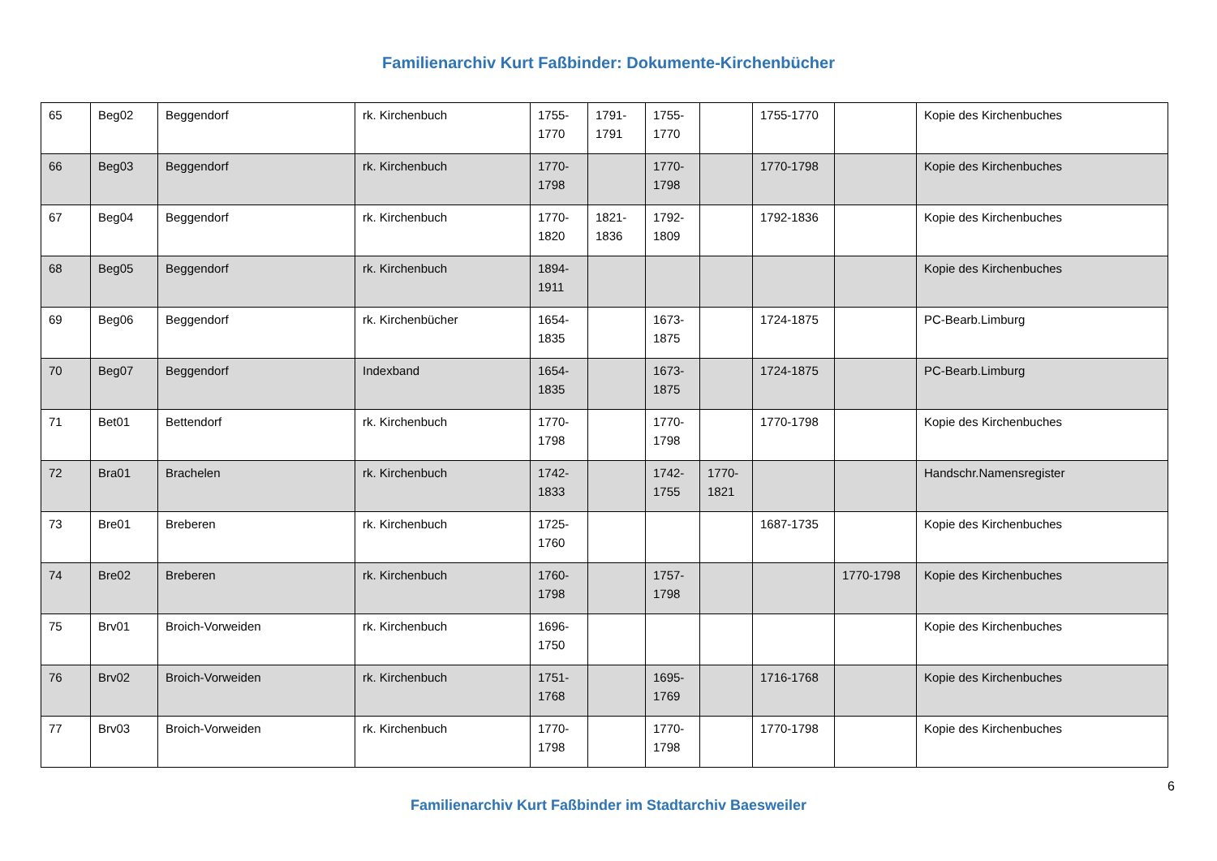Familienarchiv Kurt Faßbinder: Dokumente-Kirchenbücher
| 65 | Beg02 | Beggendorf | rk. Kirchenbuch | 1755-1770 | 1791-1791 | 1755-1770 | | 1755-1770 | | Kopie des Kirchenbuches |
| 66 | Beg03 | Beggendorf | rk. Kirchenbuch | 1770-1798 | | 1770-1798 | | 1770-1798 | | Kopie des Kirchenbuches |
| 67 | Beg04 | Beggendorf | rk. Kirchenbuch | 1770-1820 | 1821-1836 | 1792-1809 | | 1792-1836 | | Kopie des Kirchenbuches |
| 68 | Beg05 | Beggendorf | rk. Kirchenbuch | 1894-1911 | | | | | | Kopie des Kirchenbuches |
| 69 | Beg06 | Beggendorf | rk. Kirchenbücher | 1654-1835 | | 1673-1875 | | 1724-1875 | | PC-Bearb.Limburg |
| 70 | Beg07 | Beggendorf | Indexband | 1654-1835 | | 1673-1875 | | 1724-1875 | | PC-Bearb.Limburg |
| 71 | Bet01 | Bettendorf | rk. Kirchenbuch | 1770-1798 | | 1770-1798 | | 1770-1798 | | Kopie des Kirchenbuches |
| 72 | Bra01 | Brachelen | rk. Kirchenbuch | 1742-1833 | | 1742-1755 | 1770-1821 | | | Handschr.Namensregister |
| 73 | Bre01 | Breberen | rk. Kirchenbuch | 1725-1760 | | | | 1687-1735 | | Kopie des Kirchenbuches |
| 74 | Bre02 | Breberen | rk. Kirchenbuch | 1760-1798 | | 1757-1798 | | | 1770-1798 | Kopie des Kirchenbuches |
| 75 | Brv01 | Broich-Vorweiden | rk. Kirchenbuch | 1696-1750 | | | | | | Kopie des Kirchenbuches |
| 76 | Brv02 | Broich-Vorweiden | rk. Kirchenbuch | 1751-1768 | | 1695-1769 | | 1716-1768 | | Kopie des Kirchenbuches |
| 77 | Brv03 | Broich-Vorweiden | rk. Kirchenbuch | 1770-1798 | | 1770-1798 | | 1770-1798 | | Kopie des Kirchenbuches |
6
Familienarchiv Kurt Faßbinder im Stadtarchiv Baesweiler